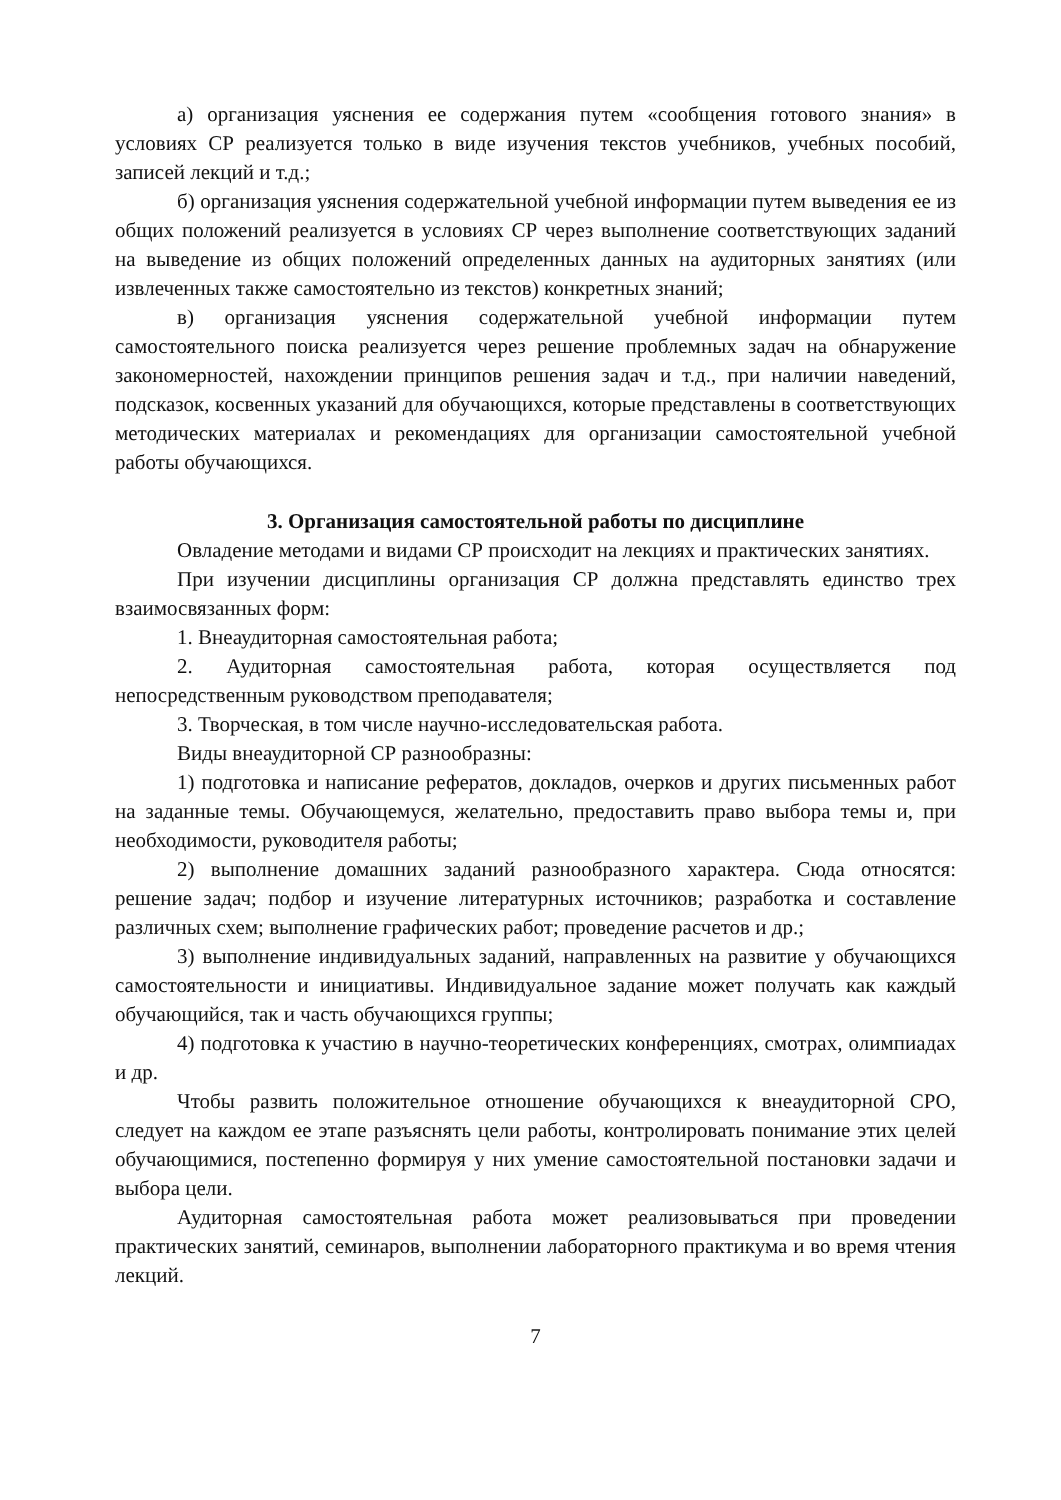а) организация уяснения ее содержания путем «сообщения готового знания» в условиях СР реализуется только в виде изучения текстов учебников, учебных пособий, записей лекций и т.д.;
б) организация уяснения содержательной учебной информации путем выведения ее из общих положений реализуется в условиях СР через выполнение соответствующих заданий на выведение из общих положений определенных данных на аудиторных занятиях (или извлеченных также самостоятельно из текстов) конкретных знаний;
в) организация уяснения содержательной учебной информации путем самостоятельного поиска реализуется через решение проблемных задач на обнаружение закономерностей, нахождении принципов решения задач и т.д., при наличии наведений, подсказок, косвенных указаний для обучающихся, которые представлены в соответствующих методических материалах и рекомендациях для организации самостоятельной учебной работы обучающихся.
3. Организация самостоятельной работы по дисциплине
Овладение методами и видами СР происходит на лекциях и практических занятиях.
При изучении дисциплины организация СР должна представлять единство трех взаимосвязанных форм:
1. Внеаудиторная самостоятельная работа;
2. Аудиторная самостоятельная работа, которая осуществляется под непосредственным руководством преподавателя;
3. Творческая, в том числе научно-исследовательская работа.
Виды внеаудиторной СР разнообразны:
1) подготовка и написание рефератов, докладов, очерков и других письменных работ на заданные темы. Обучающемуся, желательно, предоставить право выбора темы и, при необходимости, руководителя работы;
2) выполнение домашних заданий разнообразного характера. Сюда относятся: решение задач; подбор и изучение литературных источников; разработка и составление различных схем; выполнение графических работ; проведение расчетов и др.;
3) выполнение индивидуальных заданий, направленных на развитие у обучающихся самостоятельности и инициативы. Индивидуальное задание может получать как каждый обучающийся, так и часть обучающихся группы;
4) подготовка к участию в научно-теоретических конференциях, смотрах, олимпиадах и др.
Чтобы развить положительное отношение обучающихся к внеаудиторной СРО, следует на каждом ее этапе разъяснять цели работы, контролировать понимание этих целей обучающимися, постепенно формируя у них умение самостоятельной постановки задачи и выбора цели.
Аудиторная самостоятельная работа может реализовываться при проведении практических занятий, семинаров, выполнении лабораторного практикума и во время чтения лекций.
7